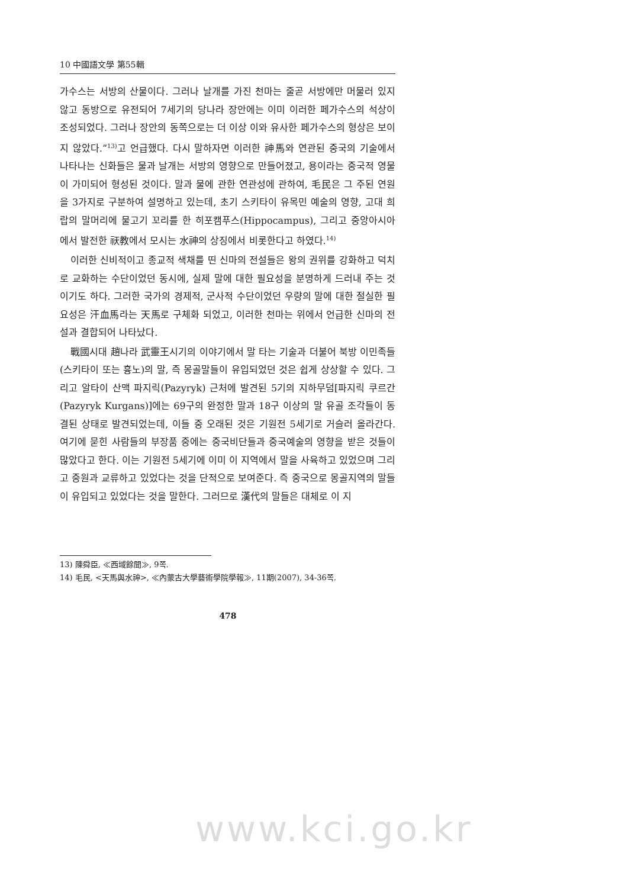10 中國語文學 第55輯
가수스는 서방의 산물이다. 그러나 날개를 가진 천마는 줄곧 서방에만 머물러 있지 않고 동방으로 유전되어 7세기의 당나라 장안에는 이미 이러한 페가수스의 석상이 조성되었다. 그러나 장안의 동쪽으로는 더 이상 이와 유사한 페가수스의 형상은 보이지 않았다.”<sup>13)</sup>고 언급했다. 다시 말하자면 이러한 神馬와 연관된 중국의 기술에서 나타나는 신화들은 물과 날개는 서방의 영향으로 만들어졌고, 용이라는 중국적 영물이 가미되어 형성된 것이다. 말과 물에 관한 연관성에 관하여, 毛民은 그 주된 연원을 3가지로 구분하여 설명하고 있는데, 초기 스키타이 유목민 예술의 영향, 고대 희랍의 말머리에 물고기 꼬리를 한 히포캠푸스(Hippocampus), 그리고 중앙아시아에서 발전한 祆教에서 모시는 水神의 상징에서 비롯한다고 하였다.<sup>14)</sup>
이러한 신비적이고 종교적 색채를 띤 신마의 전설들은 왕의 권위를 강화하고 덕치로 교화하는 수단이었던 동시에, 실제 말에 대한 필요성을 분명하게 드러내 주는 것이기도 하다. 그러한 국가의 경제적, 군사적 수단이었던 우량의 말에 대한 절실한 필요성은 汗血馬라는 天馬로 구체화 되었고, 이러한 천마는 위에서 언급한 신마의 전설과 결합되어 나타났다.
戰國시대 趙나라 武靈王시기의 이야기에서 말 타는 기술과 더불어 북방 이민족들(스키타이 또는 흉노)의 말, 즉 몽골말들이 유입되었던 것은 쉽게 상상할 수 있다. 그리고 알타이 산맥 파지릭(Pazyryk) 근처에 발견된 5기의 지하무덤[파지릭 쿠르간(Pazyryk Kurgans)]에는 69구의 완정한 말과 18구 이상의 말 유골 조각들이 동결된 상태로 발견되었는데, 이들 중 오래된 것은 기원전 5세기로 거슬러 올라간다. 여기에 묻힌 사람들의 부장품 중에는 중국비단들과 중국예술의 영향을 받은 것들이 많았다고 한다. 이는 기원전 5세기에 이미 이 지역에서 말을 사육하고 있었으며 그리고 중원과 교류하고 있었다는 것을 단적으로 보여준다. 즉 중국으로 몽골지역의 말들이 유입되고 있었다는 것을 말한다. 그러므로 漢代의 말들은 대체로 이 지
13) 陳舜臣, ≪西域餘聞≫, 9쪽.
14) 毛民, <天馬與水神>, ≪內蒙古大學藝術學院學報≫, 11期(2007), 34-36쪽.
478
www.kci.go.kr